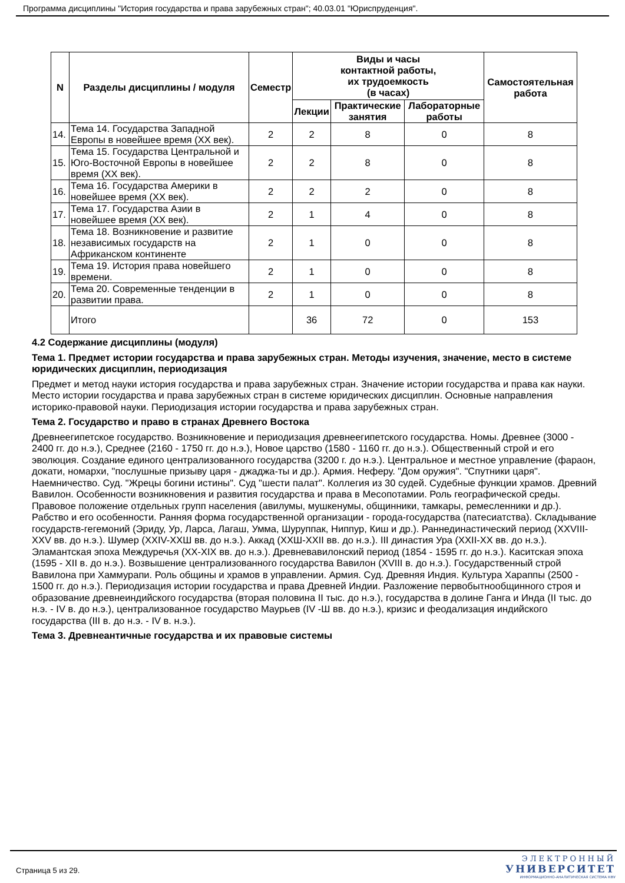Программа дисциплины "История государства и права зарубежных стран"; 40.03.01 "Юриспруденция".
| N | Разделы дисциплины / модуля | Семестр | Виды и часы контактной работы, их трудоемкость (в часах) | | | Самостоятельная работа |
| --- | --- | --- | --- | --- | --- | --- |
| | | | Лекции | Практические занятия | Лабораторные работы | |
| 14. | Тема 14. Государства Западной Европы в новейшее время (XX век). | 2 | 2 | 8 | 0 | 8 |
| 15. | Тема 15. Государства Центральной и Юго-Восточной Европы в новейшее время (XX век). | 2 | 2 | 8 | 0 | 8 |
| 16. | Тема 16. Государства Америки в новейшее время (XX век). | 2 | 2 | 2 | 0 | 8 |
| 17. | Тема 17. Государства Азии в новейшее время (XX век). | 2 | 1 | 4 | 0 | 8 |
| 18. | Тема 18. Возникновение и развитие независимых государств на Африканском континенте | 2 | 1 | 0 | 0 | 8 |
| 19. | Тема 19. История права новейшего времени. | 2 | 1 | 0 | 0 | 8 |
| 20. | Тема 20. Современные тенденции в развитии права. | 2 | 1 | 0 | 0 | 8 |
| | Итого | | 36 | 72 | 0 | 153 |
4.2 Содержание дисциплины (модуля)
Тема 1. Предмет истории государства и права зарубежных стран. Методы изучения, значение, место в системе юридических дисциплин, периодизация
Предмет и метод науки история государства и права зарубежных стран. Значение истории государства и права как науки. Место истории государства и права зарубежных стран в системе юридических дисциплин. Основные направления историко-правовой науки. Периодизация истории государства и права зарубежных стран.
Тема 2. Государство и право в странах Древнего Востока
Древнеегипетское государство. Возникновение и периодизация древнеегипетского государства. Номы. Древнее (3000 - 2400 гг. до н.э.), Среднее (2160 - 1750 гг. до н.э.), Новое царство (1580 - 1160 гг. до н.э.). Общественный строй и его эволюция. Создание единого централизованного государства (3200 г. до н.э.). Центральное и местное управление (фараон, докати, номархи, "послушные призыву царя - джаджа-ты и др.). Армия. Неферу. "Дом оружия". "Спутники царя". Наемничество. Суд. "Жрецы богини истины". Суд "шести палат". Коллегия из 30 судей. Судебные функции храмов. Древний Вавилон. Особенности возникновения и развития государства и права в Месопотамии. Роль географической среды. Правовое положение отдельных групп населения (авилумы, мушкенумы, общинники, тамкары, ремесленники и др.). Рабство и его особенности. Ранняя форма государственной организации - города-государства (патесиатства). Складывание государств-гегемоний (Эриду, Ур, Ларса, Лагаш, Умма, Шуруппак, Ниппур, Киш и др.). Раннединастический период (XXVIII-XXV вв. до н.э.). Шумер (XXIV-XXШ вв. до н.э.). Аккад (XXШ-XXII вв. до н.э.). III династия Ура (XXII-XX вв. до н.э.). Эламантская эпоха Междуречья (XX-XIX вв. до н.э.). Древневавилонский период (1854 - 1595 гг. до н.э.). Каситская эпоха (1595 - XII в. до н.э.). Возвышение централизованного государства Вавилон (XVIII в. до н.э.). Государственный строй Вавилона при Хаммурапи. Роль общины и храмов в управлении. Армия. Суд. Древняя Индия. Культура Хараппы (2500 - 1500 гг. до н.э.). Периодизация истории государства и права Древней Индии. Разложение первобытнообщинного строя и образование древнеиндийского государства (вторая половина II тыс. до н.э.), государства в долине Ганга и Инда (II тыс. до н.э. - IV в. до н.э.), централизованное государство Маурьев (IV -Ш вв. до н.э.), кризис и феодализация индийского государства (III в. до н.э. - IV в. н.э.).
Тема 3. Древнеантичные государства и их правовые системы
Страница 5 из 29.
ЭЛЕКТРОННЫЙ
УНИВЕРСИТЕТ
ИНФОРМАЦИОННО-АНАЛИТИЧЕСКАЯ СИСТЕМА КФУ